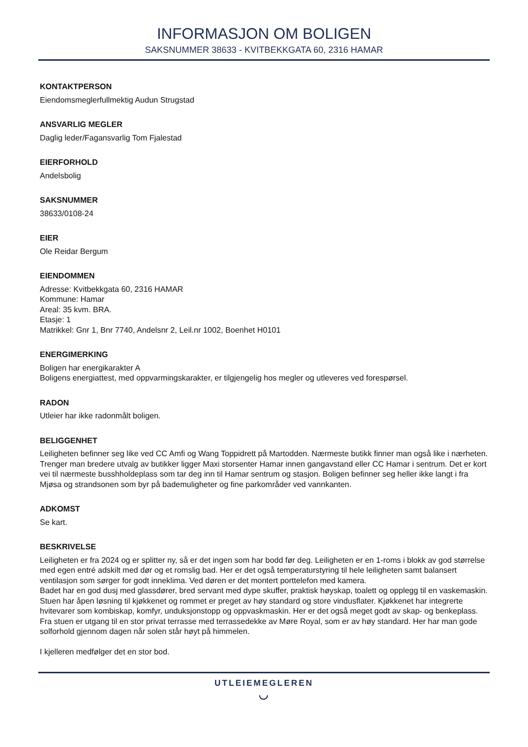INFORMASJON OM BOLIGEN
SAKSNUMMER 38633 - KVITBEKKGATA 60, 2316 HAMAR
KONTAKTPERSON
Eiendomsmeglerfullmektig Audun Strugstad
ANSVARLIG MEGLER
Daglig leder/Fagansvarlig Tom Fjalestad
EIERFORHOLD
Andelsbolig
SAKSNUMMER
38633/0108-24
EIER
Ole Reidar Bergum
EIENDOMMEN
Adresse: Kvitbekkgata 60, 2316 HAMAR
Kommune: Hamar
Areal: 35 kvm. BRA.
Etasje: 1
Matrikkel: Gnr 1, Bnr 7740, Andelsnr 2, Leil.nr 1002, Boenhet H0101
ENERGIMERKING
Boligen har energikarakter A
Boligens energiattest, med oppvarmingskarakter, er tilgjengelig hos megler og utleveres ved forespørsel.
RADON
Utleier har ikke radonmålt boligen.
BELIGGENHET
Leiligheten befinner seg like ved CC Amfi og Wang Toppidrett på Martodden. Nærmeste butikk finner man også like i nærheten. Trenger man bredere utvalg av butikker ligger Maxi storsenter Hamar innen gangavstand eller CC Hamar i sentrum. Det er kort vei til nærmeste busshholdeplass som tar deg inn til Hamar sentrum og stasjon. Boligen befinner seg heller ikke langt i fra Mjøsa og strandsonen som byr på bademuligheter og fine parkområder ved vannkanten.
ADKOMST
Se kart.
BESKRIVELSE
Leiligheten er fra 2024 og er splitter ny, så er det ingen som har bodd før deg. Leiligheten er en 1-roms i blokk av god størrelse med egen entré adskilt med dør og et romslig bad. Her er det også temperaturstyring til hele leiligheten samt balansert ventilasjon som sørger for godt inneklima. Ved døren er det montert porttelefon med kamera.
Badet har en god dusj med glassdører, bred servant med dype skuffer, praktisk høyskap, toalett og opplegg til en vaskemaskin. Stuen har åpen løsning til kjøkkenet og rommet er preget av høy standard og store vindusflater. Kjøkkenet har integrerte hvitevarer som kombiskap, komfyr, unduksjonstopp og oppvaskmaskin. Her er det også meget godt av skap- og benkeplass. Fra stuen er utgang til en stor privat terrasse med terrassedekke av Møre Royal, som er av høy standard. Her har man gode solforhold gjennom dagen når solen står høyt på himmelen.
I kjelleren medfølger det en stor bod.
UTLEIEMEGLEREN
◡